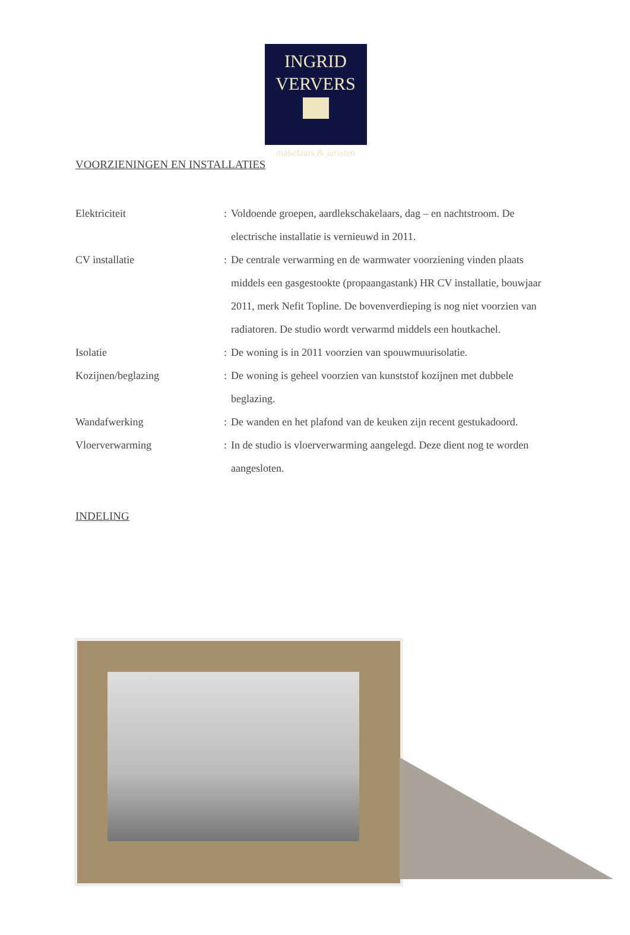INGRID
VERVERS
makelaars & juristen
VOORZIENINGEN EN INSTALLATIES
Elektriciteit : Voldoende groepen, aardlekschakelaars, dag – en nachtstroom. De electrische installatie is vernieuwd in 2011.
CV installatie : De centrale verwarming en de warmwater voorziening vinden plaats middels een gasgestookte (propaangastank) HR CV installatie, bouwjaar 2011, merk Nefit Topline. De bovenverdieping is nog niet voorzien van radiatoren. De studio wordt verwarmd middels een houtkachel.
Isolatie : De woning is in 2011 voorzien van spouwmuurisolatie.
Kozijnen/beglazing : De woning is geheel voorzien van kunststof kozijnen met dubbele beglazing.
Wandafwerking : De wanden en het plafond van de keuken zijn recent gestukadoord.
Vloerverwarming : In de studio is vloerverwarming aangelegd. Deze dient nog te worden aangesloten.
INDELING